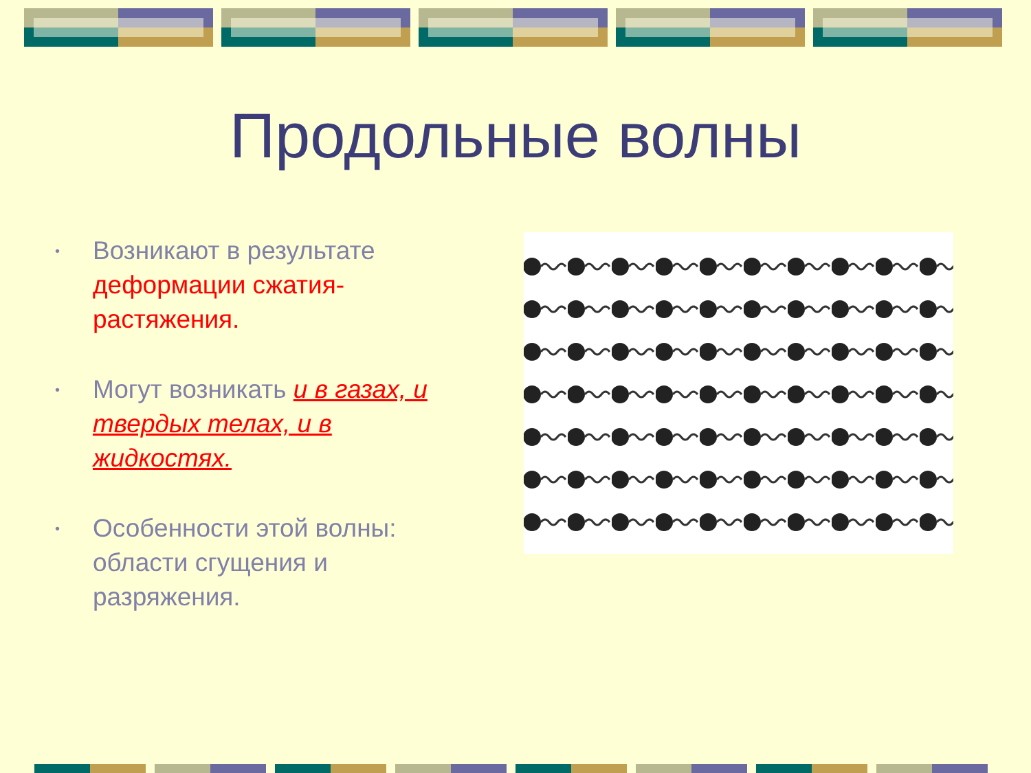Продольные волны
• Возникают в результате деформации сжатия-растяжения.
• Могут возникать и в газах, и твердых телах, и в жидкостях.
• Особенности этой волны: области сгущения и разряжения.